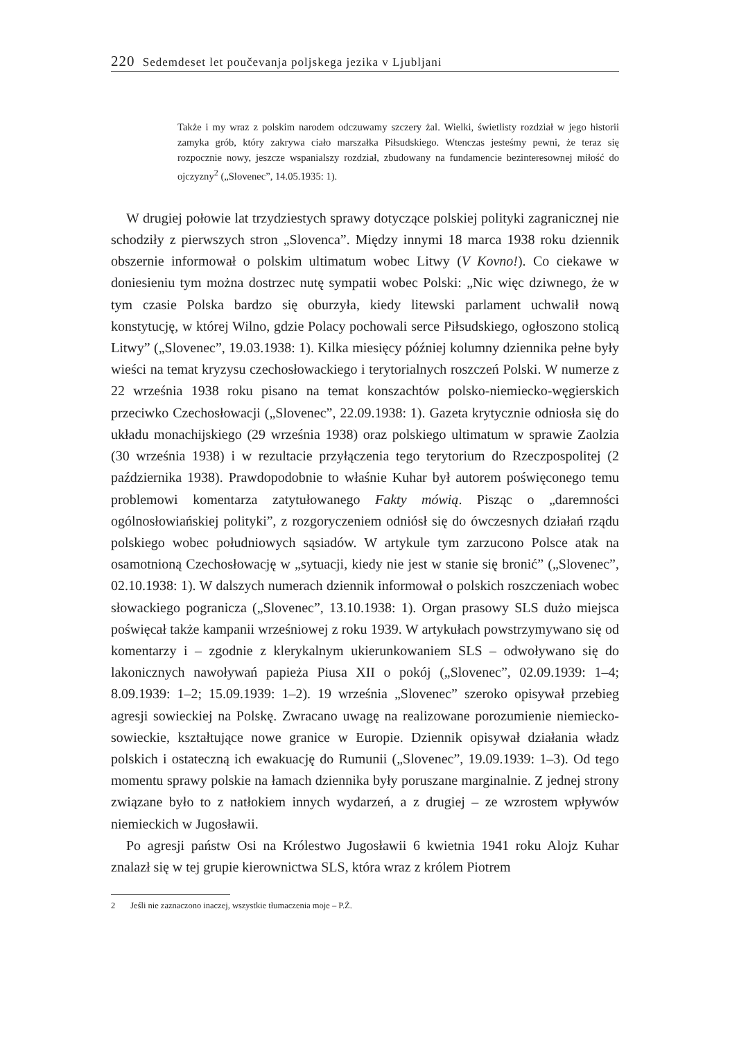220 Sedemdeset let poučevanja poljskega jezika v Ljubljani
Także i my wraz z polskim narodem odczuwamy szczery żal. Wielki, świetlisty rozdział w jego historii zamyka grób, który zakrywa ciało marszałka Piłsudskiego. Wtenczas jesteśmy pewni, że teraz się rozpocznie nowy, jeszcze wspanialszy rozdział, zbudowany na fundamencie bezinteresownej miłość do ojczyzny<sup>2</sup> („Slovenec”, 14.05.1935: 1).
W drugiej połowie lat trzydziestych sprawy dotyczące polskiej polityki zagranicznej nie schodziły z pierwszych stron „Slovenca”. Między innymi 18 marca 1938 roku dziennik obszernie informował o polskim ultimatum wobec Litwy (V Kovno!). Co ciekawe w doniesieniu tym można dostrzec nutę sympatii wobec Polski: „Nic więc dziwnego, że w tym czasie Polska bardzo się oburzyła, kiedy litewski parlament uchwalił nową konstytucję, w której Wilno, gdzie Polacy pochowali serce Piłsudskiego, ogłoszono stolicą Litwy” („Slovenec”, 19.03.1938: 1). Kilka miesięcy później kolumny dziennika pełne były wieści na temat kryzysu czechosłowackiego i terytorialnych roszczeń Polski. W numerze z 22 września 1938 roku pisano na temat konszachtów polsko-niemiecko-węgierskich przeciwko Czechosłowacji („Slovenec”, 22.09.1938: 1). Gazeta krytycznie odniosła się do układu monachijskiego (29 września 1938) oraz polskiego ultimatum w sprawie Zaolzia (30 września 1938) i w rezultacie przyłączenia tego terytorium do Rzeczpospolitej (2 października 1938). Prawdopodobnie to właśnie Kuhar był autorem poświęconego temu problemowi komentarza zatytułowanego Fakty mówią. Pisząc o „daremności ogólnosłowiańskiej polityki”, z rozgoryczeniem odniósł się do ówczesnych działań rządu polskiego wobec południowych sąsiadów. W artykule tym zarzucono Polsce atak na osamotnioną Czechosłowację w „sytuacji, kiedy nie jest w stanie się bronić” („Slovenec”, 02.10.1938: 1). W dalszych numerach dziennik informował o polskich roszczeniach wobec słowackiego pogranicza („Slovenec”, 13.10.1938: 1). Organ prasowy SLS dużo miejsca poświęcał także kampanii wrześniowej z roku 1939. W artykułach powstrzymywano się od komentarzy i – zgodnie z klerykalnym ukierunkowaniem SLS – odwoływano się do lakonicznych nawoływań papieża Piusa XII o pokój („Slovenec”, 02.09.1939: 1–4; 8.09.1939: 1–2; 15.09.1939: 1–2). 19 września „Slovenec” szeroko opisywał przebieg agresji sowieckiej na Polskę. Zwracano uwagę na realizowane porozumienie niemiecko-sowieckie, kształtujące nowe granice w Europie. Dziennik opisywał działania władz polskich i ostateczną ich ewakuację do Rumunii („Slovenec”, 19.09.1939: 1–3). Od tego momentu sprawy polskie na łamach dziennika były poruszane marginalnie. Z jednej strony związane było to z natłokiem innych wydarzeń, a z drugiej – ze wzrostem wpływów niemieckich w Jugosławii.
Po agresji państw Osi na Królestwo Jugosławii 6 kwietnia 1941 roku Alojz Kuhar znalazł się w tej grupie kierownictwa SLS, która wraz z królem Piotrem
2 Jeśli nie zaznaczono inaczej, wszystkie tłumaczenia moje – P.Ż.